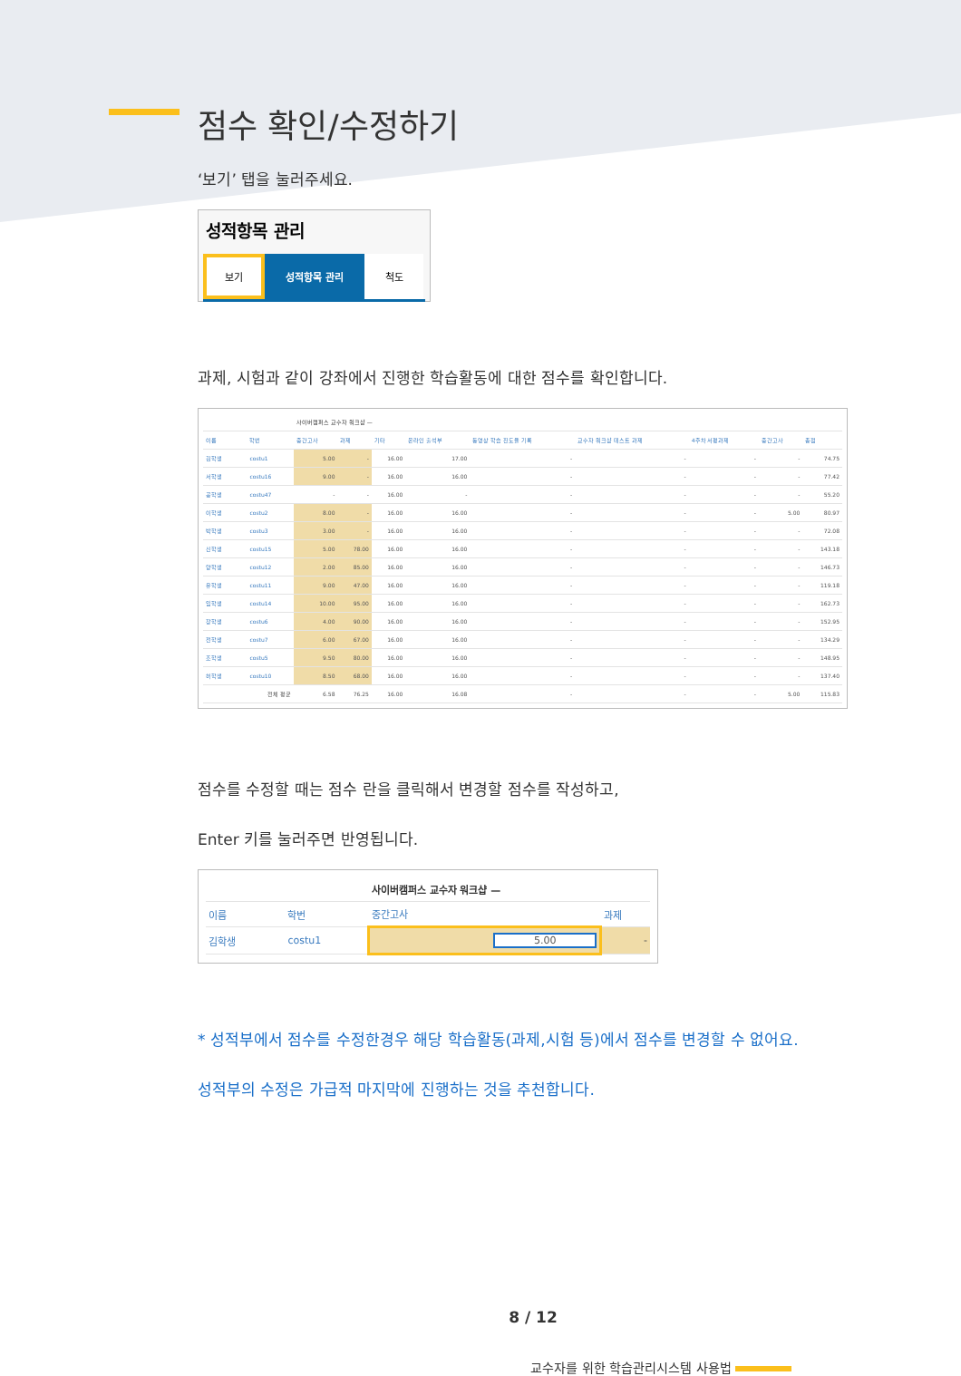점수 확인/수정하기
‘보기’ 탭을 눌러주세요.
성적항목 관리
보기
성적항목 관리 척도
과제, 시험과 같이 강좌에서 진행한 학습활동에 대한 점수를 확인합니다.
| | | | 사이버캠퍼스 교수자 워크샵 — | | | | | | | | |
| --- | --- | --- | --- | --- | --- | --- | --- | --- | --- | --- | --- |
| 이름 | | 학번 | 중간고사 | 과제 | 기타 | 온라인 출석부 | 동영상 학습 진도율 기록 | 교수자 워크샵 테스트 과제 | 4주차 서평과제 | 중간고사 | 총점 |
| 김학생 | | costu1 | 5.00 | - | 16.00 | 17.00 | - | - | - | - | 74.75 |
| 서학생 | | costu16 | 9.00 | - | 16.00 | 16.00 | - | - | - | - | 77.42 |
| 공학생 | | costu47 | - | - | 16.00 | - | - | - | - | - | 55.20 |
| 이학생 | | costu2 | 8.00 | - | 16.00 | 16.00 | - | - | - | 5.00 | 80.97 |
| 박학생 | | costu3 | 3.00 | - | 16.00 | 16.00 | - | - | - | - | 72.08 |
| 신학생 | | costu15 | 5.00 | 78.00 | 16.00 | 16.00 | - | - | - | - | 143.18 |
| 양학생 | | costu12 | 2.00 | 85.00 | 16.00 | 16.00 | - | - | - | - | 146.73 |
| 유학생 | | costu11 | 9.00 | 47.00 | 16.00 | 16.00 | - | - | - | - | 119.18 |
| 임학생 | | costu14 | 10.00 | 95.00 | 16.00 | 16.00 | - | - | - | - | 162.73 |
| 장학생 | | costu6 | 4.00 | 90.00 | 16.00 | 16.00 | - | - | - | - | 152.95 |
| 전학생 | | costu7 | 6.00 | 67.00 | 16.00 | 16.00 | - | - | - | - | 134.29 |
| 조학생 | | costu5 | 9.50 | 80.00 | 16.00 | 16.00 | - | - | - | - | 148.95 |
| 허학생 | | costu10 | 8.50 | 68.00 | 16.00 | 16.00 | - | - | - | - | 137.40 |
| | | 전체 평균 | 6.58 | 76.25 | 16.00 | 16.08 | - | - | - | 5.00 | 115.83 |
점수를 수정할 때는 점수 란을 클릭해서 변경할 점수를 작성하고,
Enter 키를 눌러주면 반영됩니다.
| | | | 사이버캠퍼스 교수자 워크샵 — | |
| --- | --- | --- | --- | --- |
| 이름 | | 학번 | 중간고사 | 과제 |
| 김학생 | | costu1 | 5.00 | - |
* 성적부에서 점수를 수정한경우 해당 학습활동(과제,시험 등)에서 점수를 변경할 수 없어요.
성적부의 수정은 가급적 마지막에 진행하는 것을 추천합니다.
8 / 12
교수자를 위한 학습관리시스템 사용법